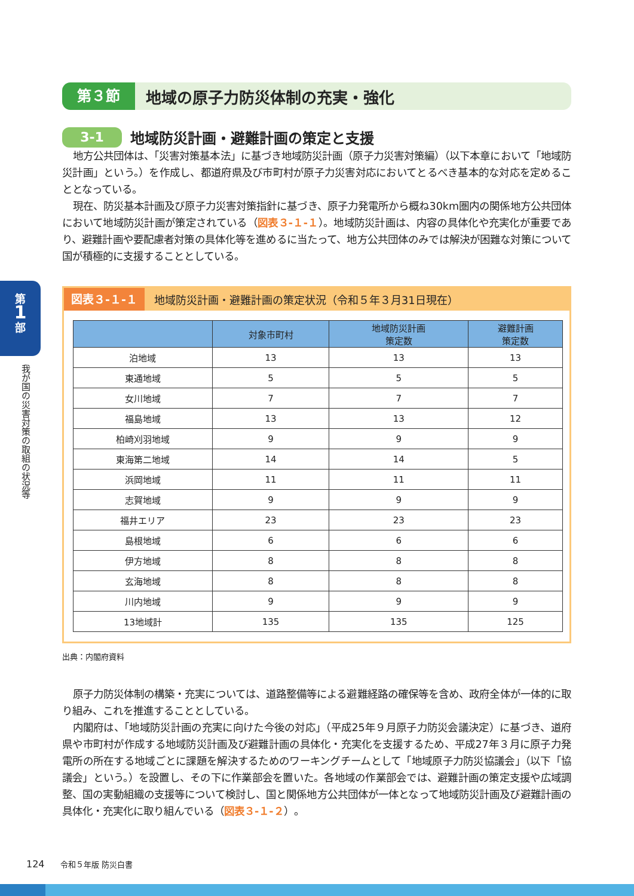第
1
部
我が国の災害対策の取組の状況等
第３節
地域の原子力防災体制の充実・強化
3-1
地域防災計画・避難計画の策定と支援
地方公共団体は、「災害対策基本法」に基づき地域防災計画（原子力災害対策編）（以下本章において「地域防災計画」という。）を作成し、都道府県及び市町村が原子力災害対応においてとるべき基本的な対応を定めることとなっている。
現在、防災基本計画及び原子力災害対策指針に基づき、原子力発電所から概ね30km圏内の関係地方公共団体において地域防災計画が策定されている（図表３-１-１）。地域防災計画は、内容の具体化や充実化が重要であり、避難計画や要配慮者対策の具体化等を進めるに当たって、地方公共団体のみでは解決が困難な対策について国が積極的に支援することとしている。
図表３-１-１
地域防災計画・避難計画の策定状況（令和５年３月31日現在）
| | 対象市町村 | 地域防災計画 策定数 | 避難計画 策定数 |
| --- | --- | --- | --- |
| 泊地域 | 13 | 13 | 13 |
| 東通地域 | 5 | 5 | 5 |
| 女川地域 | 7 | 7 | 7 |
| 福島地域 | 13 | 13 | 12 |
| 柏崎刈羽地域 | 9 | 9 | 9 |
| 東海第二地域 | 14 | 14 | 5 |
| 浜岡地域 | 11 | 11 | 11 |
| 志賀地域 | 9 | 9 | 9 |
| 福井エリア | 23 | 23 | 23 |
| 島根地域 | 6 | 6 | 6 |
| 伊方地域 | 8 | 8 | 8 |
| 玄海地域 | 8 | 8 | 8 |
| 川内地域 | 9 | 9 | 9 |
| 13地域計 | 135 | 135 | 125 |
出典：内閣府資料
原子力防災体制の構築・充実については、道路整備等による避難経路の確保等を含め、政府全体が一体的に取り組み、これを推進することとしている。
内閣府は、「地域防災計画の充実に向けた今後の対応」（平成25年９月原子力防災会議決定）に基づき、道府県や市町村が作成する地域防災計画及び避難計画の具体化・充実化を支援するため、平成27年３月に原子力発電所の所在する地域ごとに課題を解決するためのワーキングチームとして「地域原子力防災協議会」（以下「協議会」という。）を設置し、その下に作業部会を置いた。各地域の作業部会では、避難計画の策定支援や広域調整、国の実動組織の支援等について検討し、国と関係地方公共団体が一体となって地域防災計画及び避難計画の具体化・充実化に取り組んでいる（図表３-１-２）。
124 令和５年版 防災白書